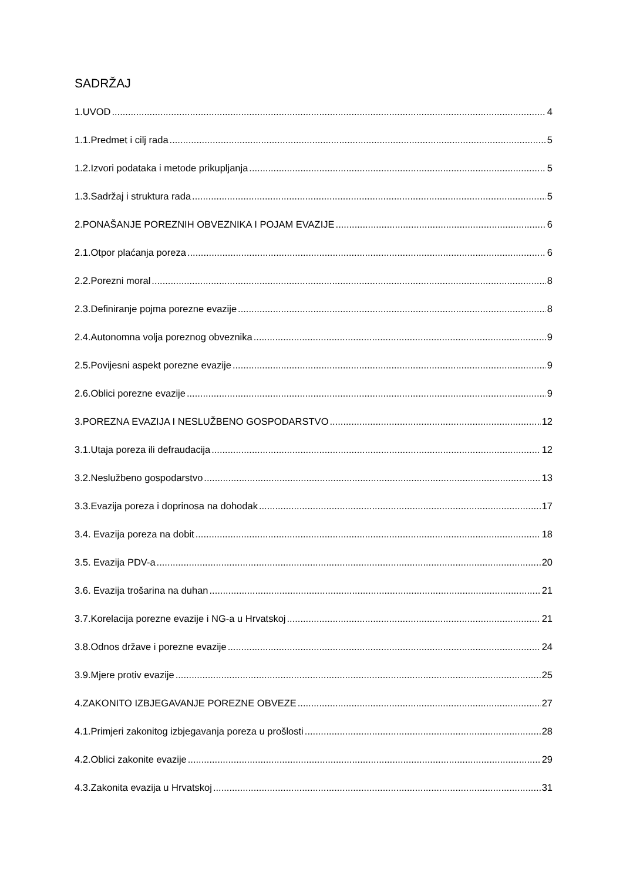SADRŽAJ
1.UVOD 4
1.1.Predmet i cilj rada 5
1.2.Izvori podataka i metode prikupljanja 5
1.3.Sadržaj i struktura rada 5
2.PONAŠANJE POREZNIH OBVEZNIKA I POJAM EVAZIJE 6
2.1.Otpor plaćanja poreza 6
2.2.Porezni moral 8
2.3.Definiranje pojma porezne evazije 8
2.4.Autonomna volja poreznog obveznika 9
2.5.Povijesni aspekt porezne evazije 9
2.6.Oblici porezne evazije 9
3.POREZNA EVAZIJA I NESLUŽBENO GOSPODARSTVO 12
3.1.Utaja poreza ili defraudacija 12
3.2.Neslužbeno gospodarstvo 13
3.3.Evazija poreza i doprinosa na dohodak 17
3.4. Evazija poreza na dobit 18
3.5. Evazija PDV-a 20
3.6. Evazija trošarina na duhan 21
3.7.Korelacija porezne evazije i NG-a u Hrvatskoj 21
3.8.Odnos države i porezne evazije 24
3.9.Mjere protiv evazije 25
4.ZAKONITO IZBJEGAVANJE POREZNE OBVEZE 27
4.1.Primjeri zakonitog izbjegavanja poreza u prošlosti 28
4.2.Oblici zakonite evazije 29
4.3.Zakonita evazija u Hrvatskoj 31